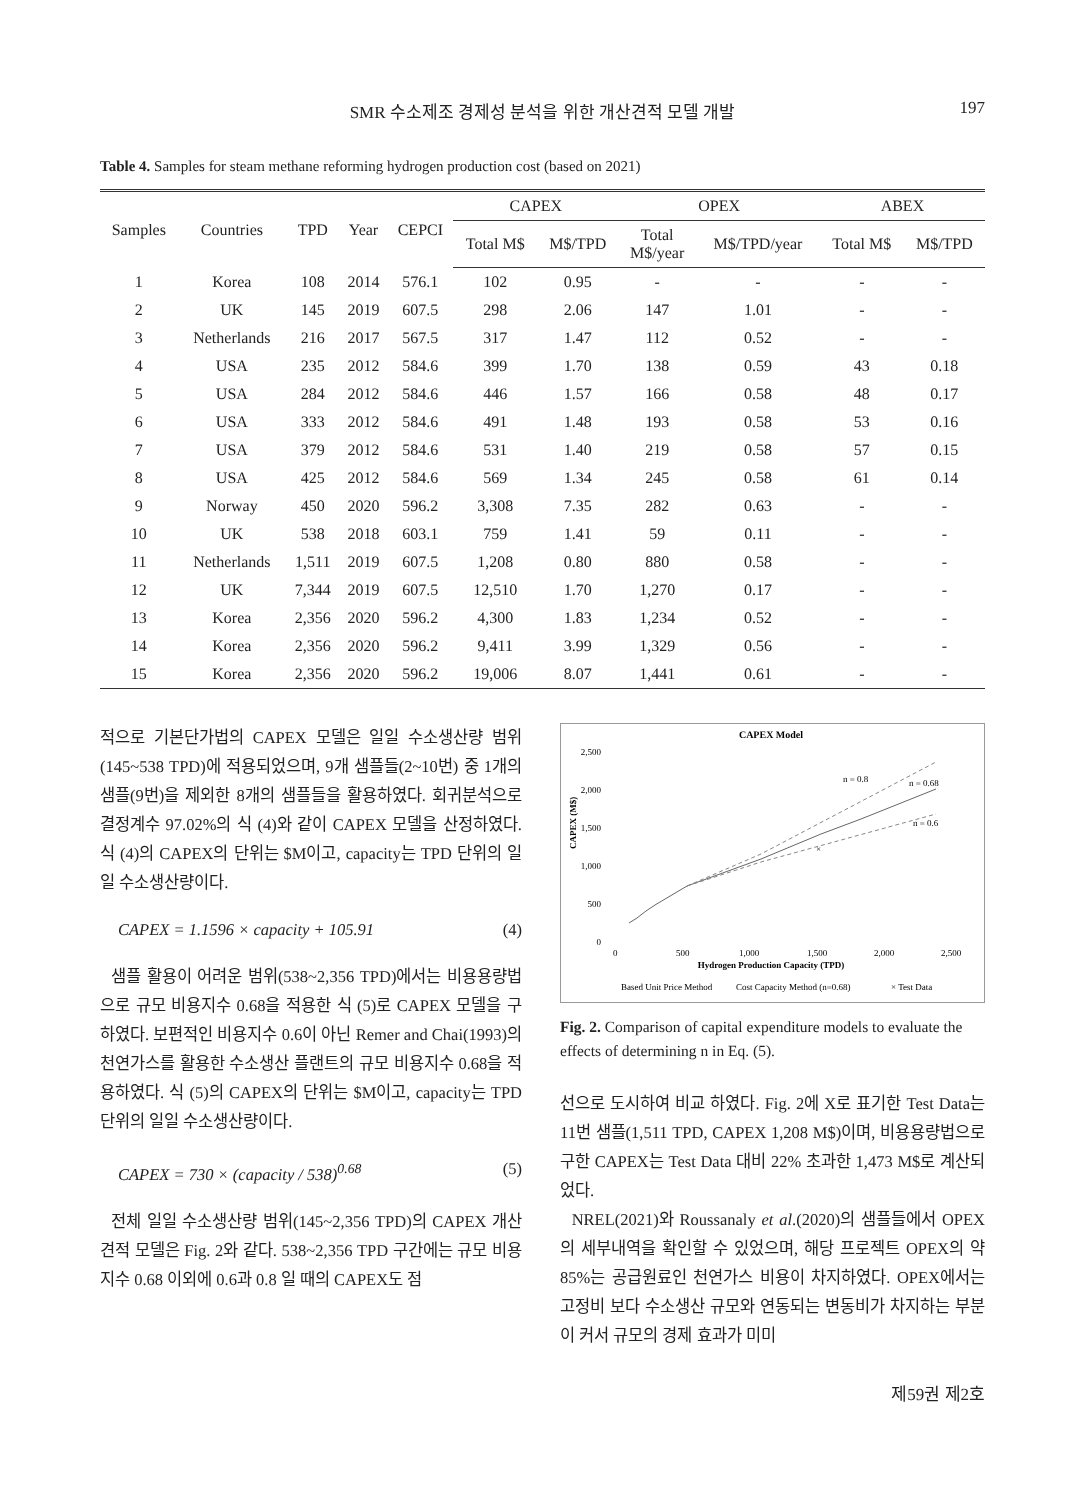SMR 수소제조 경제성 분석을 위한 개산견적 모델 개발 197
Table 4. Samples for steam methane reforming hydrogen production cost (based on 2021)
| Samples | Countries | TPD | Year | CEPCI | CAPEX | | OPEX | | ABEX | |
| --- | --- | --- | --- | --- | --- | --- | --- | --- | --- | --- |
| | | | | | Total M$ | M$/TPD | Total M$/year | M$/TPD/year | Total M$ | M$/TPD |
| 1 | Korea | 108 | 2014 | 576.1 | 102 | 0.95 | - | - | - | - |
| 2 | UK | 145 | 2019 | 607.5 | 298 | 2.06 | 147 | 1.01 | - | - |
| 3 | Netherlands | 216 | 2017 | 567.5 | 317 | 1.47 | 112 | 0.52 | - | - |
| 4 | USA | 235 | 2012 | 584.6 | 399 | 1.70 | 138 | 0.59 | 43 | 0.18 |
| 5 | USA | 284 | 2012 | 584.6 | 446 | 1.57 | 166 | 0.58 | 48 | 0.17 |
| 6 | USA | 333 | 2012 | 584.6 | 491 | 1.48 | 193 | 0.58 | 53 | 0.16 |
| 7 | USA | 379 | 2012 | 584.6 | 531 | 1.40 | 219 | 0.58 | 57 | 0.15 |
| 8 | USA | 425 | 2012 | 584.6 | 569 | 1.34 | 245 | 0.58 | 61 | 0.14 |
| 9 | Norway | 450 | 2020 | 596.2 | 3,308 | 7.35 | 282 | 0.63 | - | - |
| 10 | UK | 538 | 2018 | 603.1 | 759 | 1.41 | 59 | 0.11 | - | - |
| 11 | Netherlands | 1,511 | 2019 | 607.5 | 1,208 | 0.80 | 880 | 0.58 | - | - |
| 12 | UK | 7,344 | 2019 | 607.5 | 12,510 | 1.70 | 1,270 | 0.17 | - | - |
| 13 | Korea | 2,356 | 2020 | 596.2 | 4,300 | 1.83 | 1,234 | 0.52 | - | - |
| 14 | Korea | 2,356 | 2020 | 596.2 | 9,411 | 3.99 | 1,329 | 0.56 | - | - |
| 15 | Korea | 2,356 | 2020 | 596.2 | 19,006 | 8.07 | 1,441 | 0.61 | - | - |
적으로 기본단가법의 CAPEX 모델은 일일 수소생산량 범위(145~538 TPD)에 적용되었으며, 9개 샘플들(2~10번) 중 1개의 샘플(9번)을 제외한 8개의 샘플들을 활용하였다. 회귀분석으로 결정계수 97.02%의 식 (4)와 같이 CAPEX 모델을 산정하였다. 식 (4)의 CAPEX의 단위는 $M이고, capacity는 TPD 단위의 일일 수소생산량이다.
CAPEX = 1.1596 × capacity + 105.91 (4)
샘플 활용이 어려운 범위(538~2,356 TPD)에서는 비용용량법으로 규모 비용지수 0.68을 적용한 식 (5)로 CAPEX 모델을 구하였다. 보편적인 비용지수 0.6이 아닌 Remer and Chai(1993)의 천연가스를 활용한 수소생산 플랜트의 규모 비용지수 0.68을 적용하였다. 식 (5)의 CAPEX의 단위는 $M이고, capacity는 TPD 단위의 일일 수소생산량이다.
CAPEX = 730 × (capacity / 538)<sup>0.68</sup> (5)
전체 일일 수소생산량 범위(145~2,356 TPD)의 CAPEX 개산견적 모델은 Fig. 2와 같다. 538~2,356 TPD 구간에는 규모 비용지수 0.68 이외에 0.6과 0.8 일 때의 CAPEX도 점
CAPEX Model
2,500
2,000
1,500
1,000
500
0
0
500
1,000
1,500
2,000
2,500
Hydrogen Production Capacity (TPD)
CAPEX (M$)
n = 0.8
n = 0.68
n = 0.6
×
Based Unit Price Method
Cost Capacity Method (n=0.68)
× Test Data
Fig. 2. Comparison of capital expenditure models to evaluate the effects of determining n in Eq. (5).
선으로 도시하여 비교 하였다. Fig. 2에 X로 표기한 Test Data는 11번 샘플(1,511 TPD, CAPEX 1,208 M$)이며, 비용용량법으로 구한 CAPEX는 Test Data 대비 22% 초과한 1,473 M$로 계산되었다.
NREL(2021)와 Roussanaly et al.(2020)의 샘플들에서 OPEX의 세부내역을 확인할 수 있었으며, 해당 프로젝트 OPEX의 약 85%는 공급원료인 천연가스 비용이 차지하였다. OPEX에서는 고정비 보다 수소생산 규모와 연동되는 변동비가 차지하는 부분이 커서 규모의 경제 효과가 미미
제59권 제2호